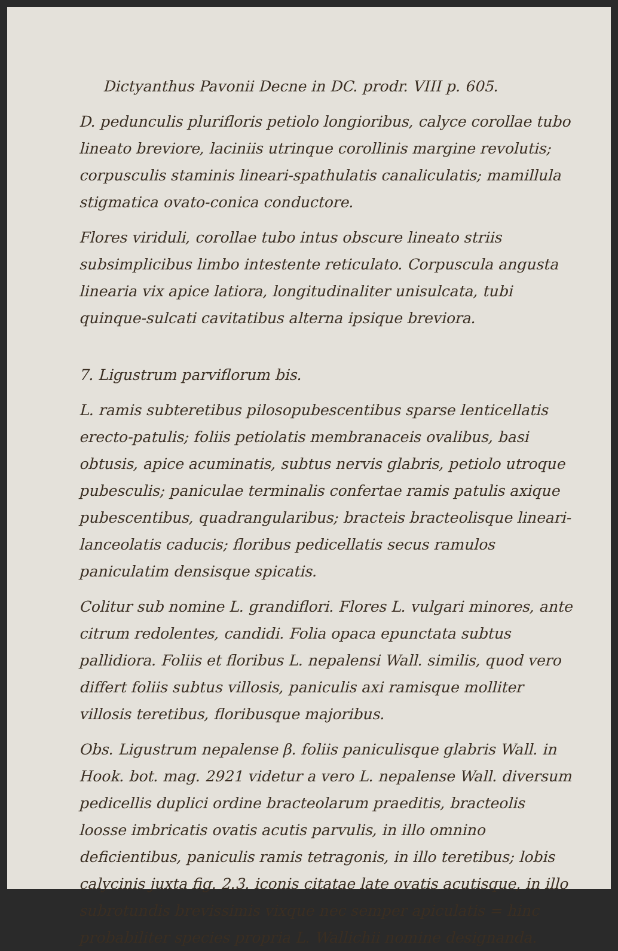Dictyanthus Pavonii Decne in DC. prodr. VIII p. 605.
D. pedunculis plurifloris petiolo longioribus, calyce corollae tubo lineato breviore, laciniis utrinque corollinis margine revolutis; corpusculis staminis lineari-spathulatis canaliculatis; mamillula stigmatica ovato-conica conductore.
Flores viriduli, corollae tubo intus obscure lineato striis subsimplicibus limbo intestente reticulato. Corpuscula angusta linearia vix apice latiora, longitudinaliter unisulcata, tubi quinque-sulcati cavitatibus alterna ipsique breviora.
7. Ligustrum parviflorum bis.
L. ramis subteretibus pilosopubescentibus sparse lenticellatis erecto-patulis; foliis petiolatis membranaceis ovalibus, basi obtusis, apice acuminatis, subtus nervis glabris, petiolo utroque pubesculis; paniculae terminalis confertae ramis patulis axique pubescentibus, quadrangularibus; bracteis bracteolisque lineari-lanceolatis caducis; floribus pedicellatis secus ramulos paniculatim densisque spicatis.
Colitur sub nomine L. grandiflori. Flores L. vulgari minores, ante citrum redolentes, candidi. Folia opaca epunctata subtus pallidiora. Foliis et floribus L. nepalensi Wall. similis, quod vero differt foliis subtus villosis, paniculis axi ramisque molliter villosis teretibus, floribusque majoribus.
Obs. Ligustrum nepalense β. foliis paniculisque glabris Wall. in Hook. bot. mag. 2921 videtur a vero L. nepalense Wall. diversum pedicellis duplici ordine bracteolarum praeditis, bracteolis loosse imbricatis ovatis acutis parvulis, in illo omnino deficientibus, paniculis ramis tetragonis, in illo teretibus; lobis calycinis juxta fig. 2.3. iconis citatae late ovatis acutisque, in illo subrotundis brevissimis vixque nec semper apiculatis = hinc probabiliter species propria L. Wallichii nomine designanda.